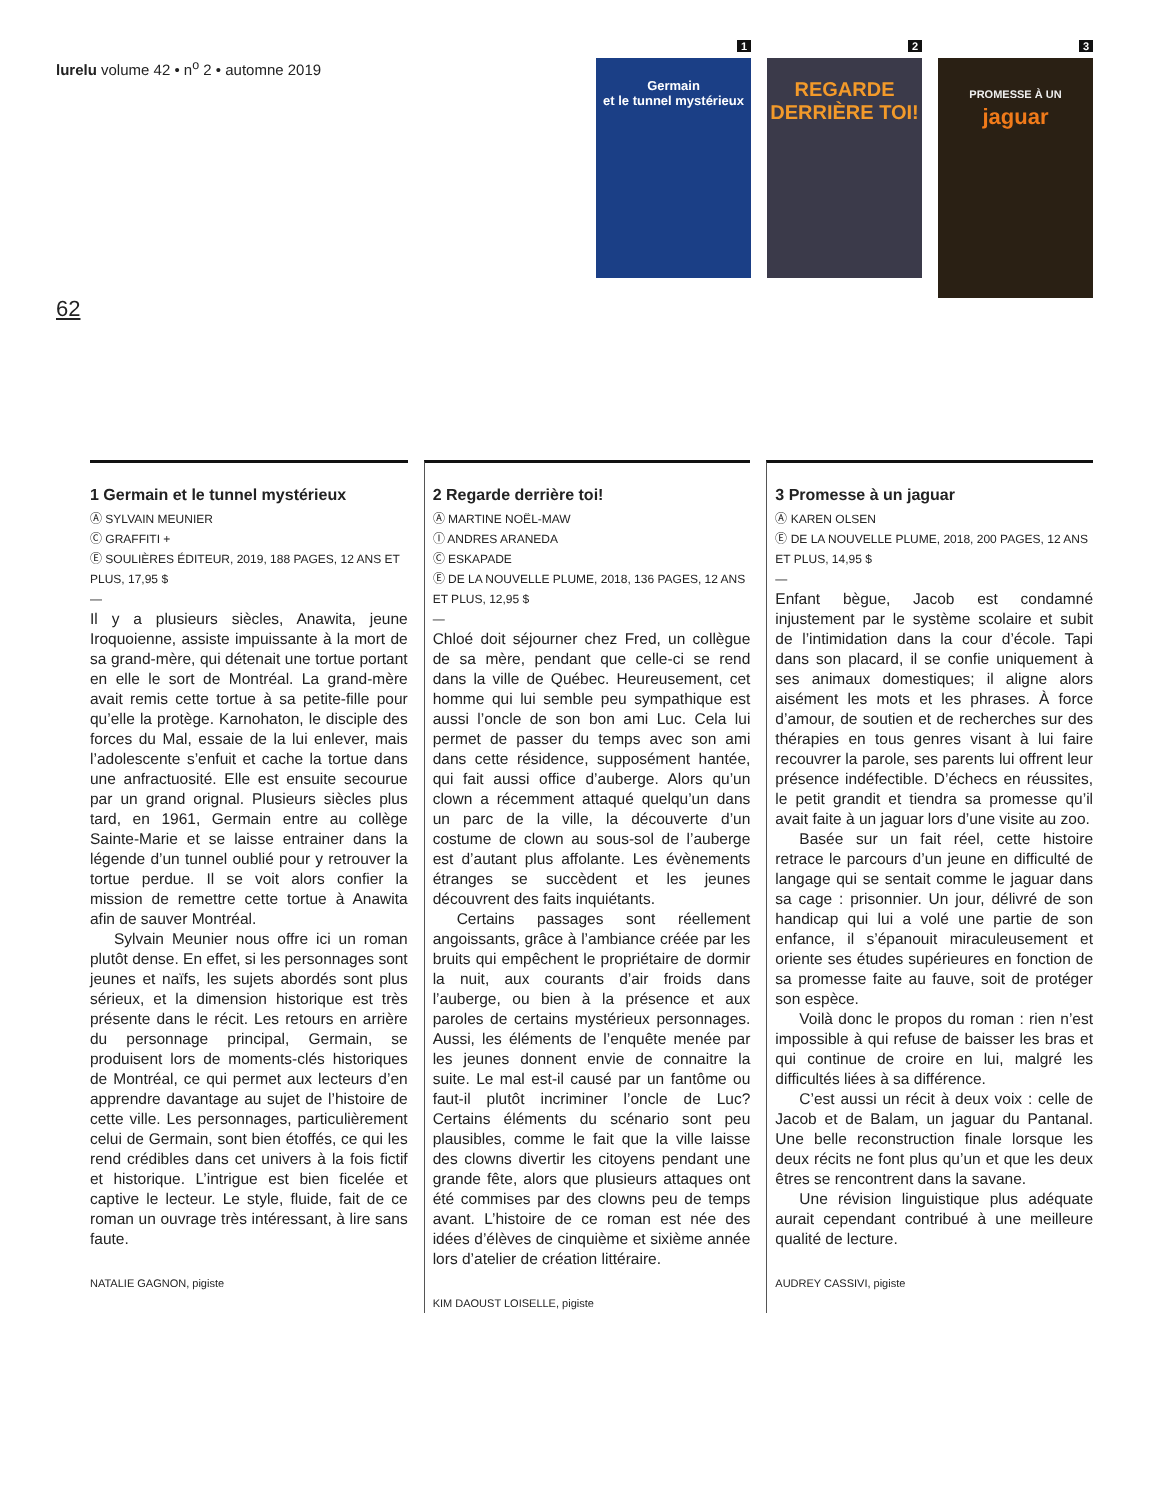lurelu volume 42 • n<sup>o</sup> 2 • automne 2019
62
1
Germain
et le tunnel mystérieux
2
REGARDE
DERRIÈRE TOI!
3
PROMESSE À UN
jaguar
1 Germain et le tunnel mystérieux
Ⓐ SYLVAIN MEUNIER
Ⓒ GRAFFITI +
Ⓔ SOULIÈRES ÉDITEUR, 2019, 188 PAGES, 12 ANS ET PLUS, 17,95 $
—
Il y a plusieurs siècles, Anawita, jeune Iroquoienne, assiste impuissante à la mort de sa grand-mère, qui détenait une tortue portant en elle le sort de Montréal. La grand-mère avait remis cette tortue à sa petite-fille pour qu’elle la protège. Karnohaton, le disciple des forces du Mal, essaie de la lui enlever, mais l’adolescente s’enfuit et cache la tortue dans une anfractuosité. Elle est ensuite secourue par un grand orignal. Plusieurs siècles plus tard, en 1961, Germain entre au collège Sainte-Marie et se laisse entrainer dans la légende d’un tunnel oublié pour y retrouver la tortue perdue. Il se voit alors confier la mission de remettre cette tortue à Anawita afin de sauver Montréal.
Sylvain Meunier nous offre ici un roman plutôt dense. En effet, si les personnages sont jeunes et naïfs, les sujets abordés sont plus sérieux, et la dimension historique est très présente dans le récit. Les retours en arrière du personnage principal, Germain, se produisent lors de moments-clés historiques de Montréal, ce qui permet aux lecteurs d’en apprendre davantage au sujet de l’histoire de cette ville. Les personnages, particulièrement celui de Germain, sont bien étoffés, ce qui les rend crédibles dans cet univers à la fois fictif et historique. L’intrigue est bien ficelée et captive le lecteur. Le style, fluide, fait de ce roman un ouvrage très intéressant, à lire sans faute.
NATALIE GAGNON, pigiste
2 Regarde derrière toi!
Ⓐ MARTINE NOËL-MAW
Ⓘ ANDRES ARANEDA
Ⓒ ESKAPADE
Ⓔ DE LA NOUVELLE PLUME, 2018, 136 PAGES, 12 ANS ET PLUS, 12,95 $
—
Chloé doit séjourner chez Fred, un collègue de sa mère, pendant que celle-ci se rend dans la ville de Québec. Heureusement, cet homme qui lui semble peu sympathique est aussi l’oncle de son bon ami Luc. Cela lui permet de passer du temps avec son ami dans cette résidence, supposément hantée, qui fait aussi office d’auberge. Alors qu’un clown a récemment attaqué quelqu’un dans un parc de la ville, la découverte d’un costume de clown au sous-sol de l’auberge est d’autant plus affolante. Les évènements étranges se succèdent et les jeunes découvrent des faits inquiétants.
Certains passages sont réellement angoissants, grâce à l’ambiance créée par les bruits qui empêchent le propriétaire de dormir la nuit, aux courants d’air froids dans l’auberge, ou bien à la présence et aux paroles de certains mystérieux personnages. Aussi, les éléments de l’enquête menée par les jeunes donnent envie de connaitre la suite. Le mal est-il causé par un fantôme ou faut-il plutôt incriminer l’oncle de Luc? Certains éléments du scénario sont peu plausibles, comme le fait que la ville laisse des clowns divertir les citoyens pendant une grande fête, alors que plusieurs attaques ont été commises par des clowns peu de temps avant. L’histoire de ce roman est née des idées d’élèves de cinquième et sixième année lors d’atelier de création littéraire.
KIM DAOUST LOISELLE, pigiste
3 Promesse à un jaguar
Ⓐ KAREN OLSEN
Ⓔ DE LA NOUVELLE PLUME, 2018, 200 PAGES, 12 ANS ET PLUS, 14,95 $
—
Enfant bègue, Jacob est condamné injustement par le système scolaire et subit de l’intimidation dans la cour d’école. Tapi dans son placard, il se confie uniquement à ses animaux domestiques; il aligne alors aisément les mots et les phrases. À force d’amour, de soutien et de recherches sur des thérapies en tous genres visant à lui faire recouvrer la parole, ses parents lui offrent leur présence indéfectible. D’échecs en réussites, le petit grandit et tiendra sa promesse qu’il avait faite à un jaguar lors d’une visite au zoo.
Basée sur un fait réel, cette histoire retrace le parcours d’un jeune en difficulté de langage qui se sentait comme le jaguar dans sa cage : prisonnier. Un jour, délivré de son handicap qui lui a volé une partie de son enfance, il s’épanouit miraculeusement et oriente ses études supérieures en fonction de sa promesse faite au fauve, soit de protéger son espèce.
Voilà donc le propos du roman : rien n’est impossible à qui refuse de baisser les bras et qui continue de croire en lui, malgré les difficultés liées à sa différence.
C’est aussi un récit à deux voix : celle de Jacob et de Balam, un jaguar du Pantanal. Une belle reconstruction finale lorsque les deux récits ne font plus qu’un et que les deux êtres se rencontrent dans la savane.
Une révision linguistique plus adéquate aurait cependant contribué à une meilleure qualité de lecture.
AUDREY CASSIVI, pigiste